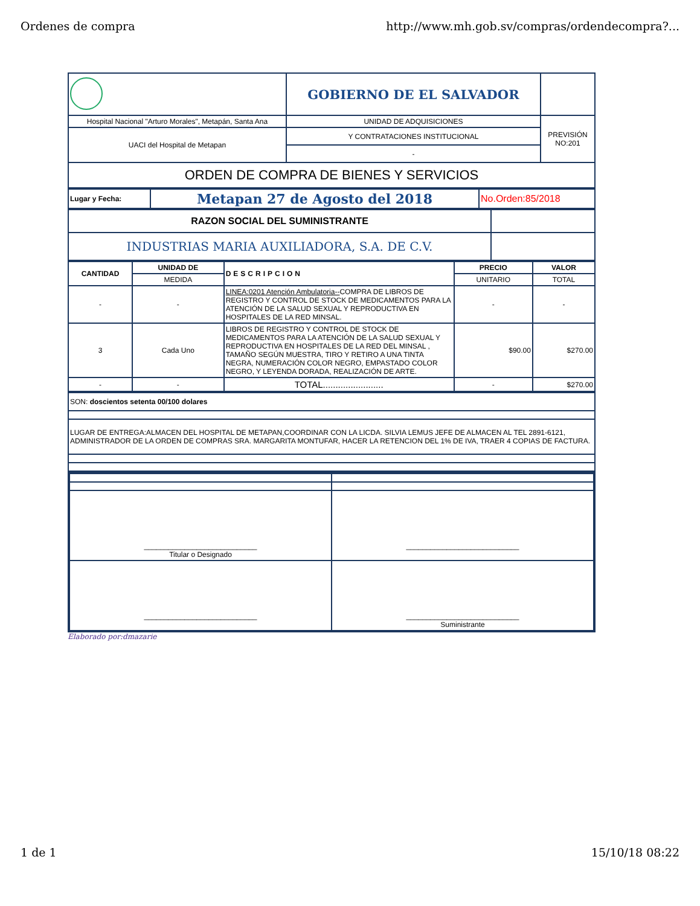Ordenes de compra http://www.mh.gob.sv/compras/ordendecompra?...
| | GOBIERNO DE EL SALVADOR | |
| Hospital Nacional "Arturo Morales", Metapán, Santa Ana | UNIDAD DE ADQUISICIONES | PREVISIÓN NO:201 |
| UACI del Hospital de Metapan | Y CONTRATACIONES INSTITUCIONAL | |
| | - | |
| ORDEN DE COMPRA DE BIENES Y SERVICIOS | | |
| Lugar y Fecha: | Metapan 27 de Agosto del 2018 | No.Orden:85/2018 |
| RAZON SOCIAL DEL SUMINISTRANTE | |
| INDUSTRIAS MARIA AUXILIADORA, S.A. DE C.V. | |
| CANTIDAD | UNIDAD DE | DESCRIPCION | PRECIO | VALOR |
| --- | --- | --- | --- | --- |
| | MEDIDA | | UNITARIO | TOTAL |
| - | - | LINEA:0201 Atención Ambulatoria-- COMPRA DE LIBROS DE REGISTRO Y CONTROL DE STOCK DE MEDICAMENTOS PARA LA ATENCIÓN DE LA SALUD SEXUAL Y REPRODUCTIVA EN HOSPITALES DE LA RED MINSAL. | - | - |
| 3 | Cada Uno | LIBROS DE REGISTRO Y CONTROL DE STOCK DE MEDICAMENTOS PARA LA ATENCIÓN DE LA SALUD SEXUAL Y REPRODUCTIVA EN HOSPITALES DE LA RED DEL MINSAL , TAMAÑO SEGÚN MUESTRA, TIRO Y RETIRO A UNA TINTA NEGRA, NUMERACIÓN COLOR NEGRO, EMPASTADO COLOR NEGRO, Y LEYENDA DORADA, REALIZACIÓN DE ARTE. | $90.00 | $270.00 |
| - | - | TOTAL........................ | - | $270.00 |
| SON: doscientos setenta 00/100 dolares |
| LUGAR DE ENTREGA:ALMACEN DEL HOSPITAL DE METAPAN,COORDINAR CON LA LICDA. SILVIA LEMUS JEFE DE ALMACEN AL TEL 2891-6121, ADMINISTRADOR DE LA ORDEN DE COMPRAS SRA. MARGARITA MONTUFAR, HACER LA RETENCION DEL 1% DE IVA, TRAER 4 COPIAS DE FACTURA. |
| ____________________________ Titular o Designado | ____________________________ |
| ____________________________ | ____________________________ Suministrante |
Elaborado por:dmazarie
1 de 1 15/10/18 08:22